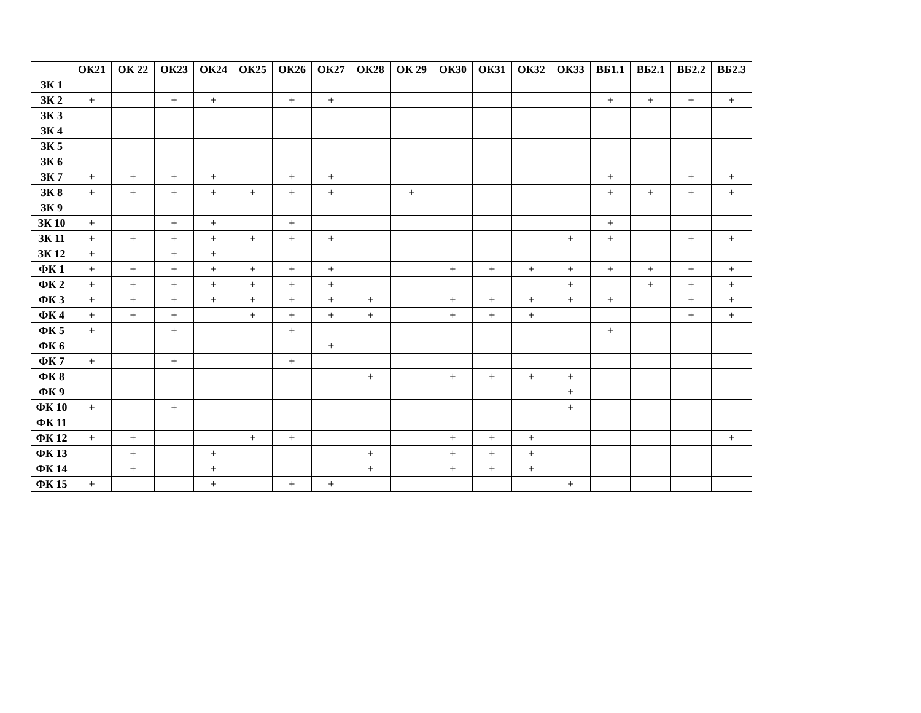| | ОК21 | ОК 22 | ОК23 | ОК24 | ОК25 | ОК26 | ОК27 | ОК28 | ОК 29 | ОК30 | ОК31 | ОК32 | ОК33 | ВБ1.1 | ВБ2.1 | ВБ2.2 | ВБ2.3 |
| --- | --- | --- | --- | --- | --- | --- | --- | --- | --- | --- | --- | --- | --- | --- | --- | --- | --- |
| ЗК 1 | | | | | | | | | | | | | | | | | |
| ЗК 2 | + | | + | + | | + | + | | | | | | | + | + | + | + |
| ЗК 3 | | | | | | | | | | | | | | | | | |
| ЗК 4 | | | | | | | | | | | | | | | | | |
| ЗК 5 | | | | | | | | | | | | | | | | | |
| ЗК 6 | | | | | | | | | | | | | | | | | |
| ЗК 7 | + | + | + | + | | + | + | | | | | | | + | | + | + |
| ЗК 8 | + | + | + | + | + | + | + | | + | | | | | + | + | + | + |
| ЗК 9 | | | | | | | | | | | | | | | | | |
| ЗК 10 | + | | + | + | | + | | | | | | | | + | | | |
| ЗК 11 | + | + | + | + | + | + | + | | | | | | + | + | | + | + |
| ЗК 12 | + | | + | + | | | | | | | | | | | | | |
| ФК 1 | + | + | + | + | + | + | + | | | + | + | + | + | + | + | + | + |
| ФК 2 | + | + | + | + | + | + | + | | | | | | + | | + | + | + |
| ФК 3 | + | + | + | + | + | + | + | + | | + | + | + | + | + | | + | + |
| ФК 4 | + | + | + | | + | + | + | + | | + | + | + | | | | + | + |
| ФК 5 | + | | + | | | + | | | | | | | | + | | | |
| ФК 6 | | | | | | | + | | | | | | | | | | |
| ФК 7 | + | | + | | | + | | | | | | | | | | | |
| ФК 8 | | | | | | | | + | | + | + | + | + | | | | |
| ФК 9 | | | | | | | | | | | | | + | | | | |
| ФК 10 | + | | + | | | | | | | | | | + | | | | |
| ФК 11 | | | | | | | | | | | | | | | | | |
| ФК 12 | + | + | | | + | + | | | | + | + | + | | | | | + |
| ФК 13 | | + | | + | | | | + | | + | + | + | | | | | |
| ФК 14 | | + | | + | | | | + | | + | + | + | | | | | |
| ФК 15 | + | | | + | | + | + | | | | | | + | | | | |